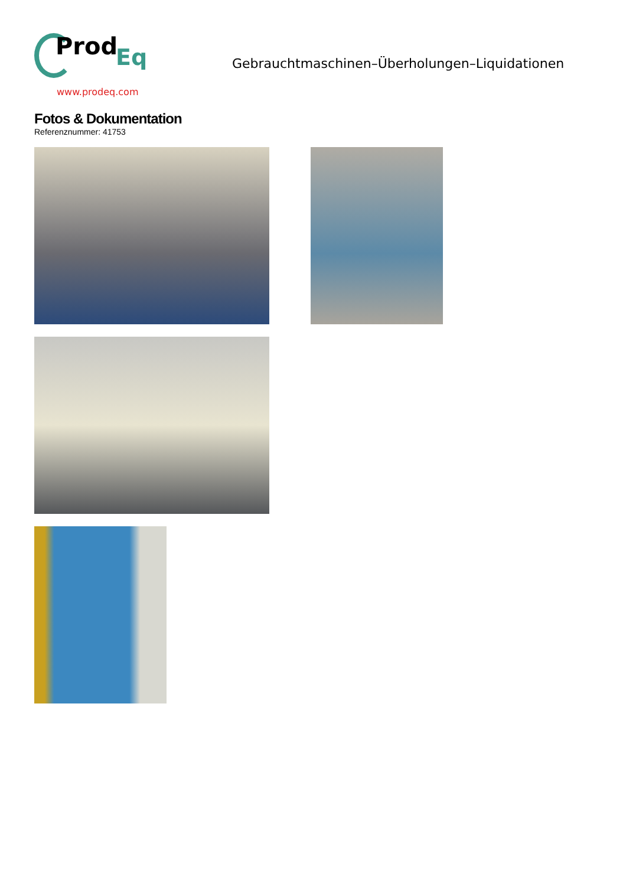Prod Eq
www.prodeq.com
Gebrauchtmaschinen–Überholungen–Liquidationen
Fotos & Dokumentation
Referenznummer: 41753